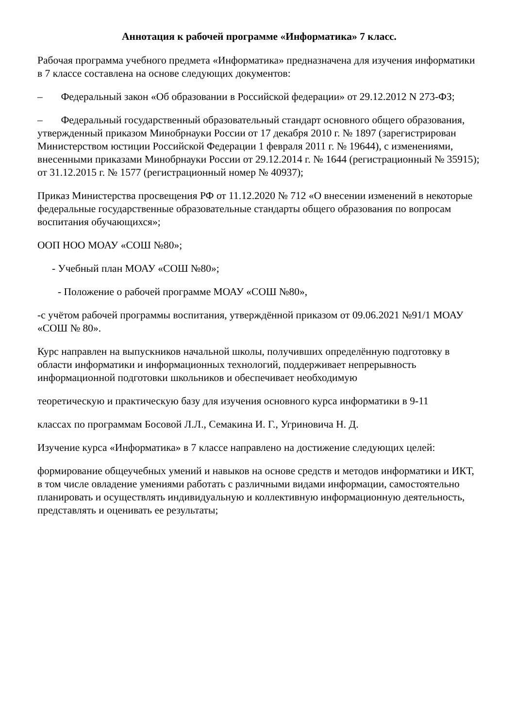Аннотация к рабочей программе «Информатика» 7 класс.
Рабочая программа учебного предмета «Информатика» предназначена для изучения информатики в 7 классе составлена на основе следующих документов:
– Федеральный закон «Об образовании в Российской федерации» от 29.12.2012 N 273-ФЗ;
– Федеральный государственный образовательный стандарт основного общего образования, утвержденный приказом Минобрнауки России от 17 декабря 2010 г. № 1897 (зарегистрирован Министерством юстиции Российской Федерации 1 февраля 2011 г. № 19644), с изменениями, внесенными приказами Минобрнауки России от 29.12.2014 г. № 1644 (регистрационный № 35915); от 31.12.2015 г. № 1577 (регистрационный номер № 40937);
Приказ Министерства просвещения РФ от 11.12.2020 № 712 «О внесении изменений в некоторые федеральные государственные образовательные стандарты общего образования по вопросам воспитания обучающихся»;
ООП НОО МОАУ «СОШ №80»;
- Учебный план МОАУ «СОШ №80»;
- Положение о рабочей программе МОАУ «СОШ №80»,
-с учётом рабочей программы воспитания, утверждённой приказом от 09.06.2021 №91/1 МОАУ «СОШ № 80».
Курс направлен на выпускников начальной школы, получивших определённую подготовку в области информатики и информационных технологий, поддерживает непрерывность информационной подготовки школьников и обеспечивает необходимую
теоретическую и практическую базу для изучения основного курса информатики в 9-11
классах по программам Босовой Л.Л., Семакина И. Г., Угриновича Н. Д.
Изучение курса «Информатика» в 7 классе направлено на достижение следующих целей:
формирование общеучебных умений и навыков на основе средств и методов информатики и ИКТ, в том числе овладение умениями работать с различными видами информации, самостоятельно планировать и осуществлять индивидуальную и коллективную информационную деятельность, представлять и оценивать ее результаты;